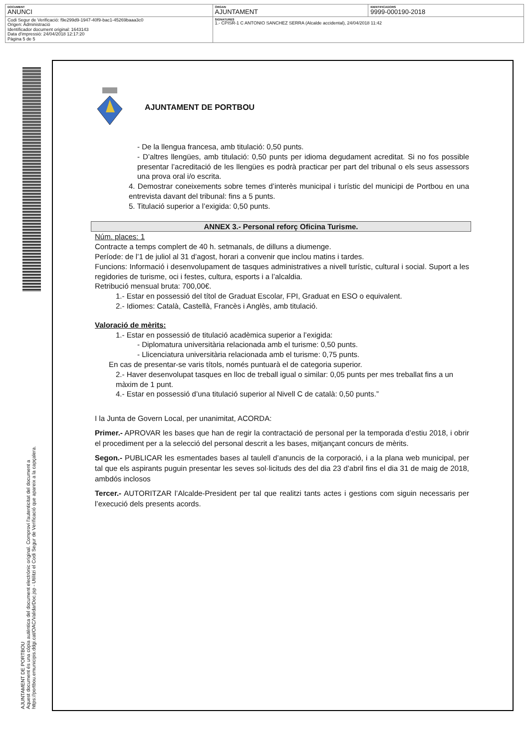| DOCUMENT ANUNCI | ÒRGAN AJUNTAMENT | IDENTIFICADORS 9999-000190-2018 |
| Codi Segur de Verificació: f9e299d9-1947-40f9-bac1-45269baaa3c0 Origen: Administració Identificador document original: 1643143 Data d'impressió: 24/04/2018 12:17:20 Pàgina 5 de 5 | SIGNATURES 1.- CPISR-1 C ANTONIO SANCHEZ SERRA (Alcalde accidental), 24/04/2018 11:42 | |
AJUNTAMENT DE PORTBOU
Aquest document és una còpia autèntica del document electrònic original. Comprovi l'autenticitat del document a
https://portbou.emunicipis.ddgi.cat/OAC/ValidarDoc.jsp - Utilitzi el Codi Segur de Verificació que apareix a la capçalera.
AJUNTAMENT DE PORTBOU
- De la llengua francesa, amb titulació: 0,50 punts.
- D’altres llengües, amb titulació: 0,50 punts per idioma degudament acreditat. Si no fos possible presentar l’acreditació de les llengües es podrà practicar per part del tribunal o els seus assessors una prova oral i/o escrita.
4. Demostrar coneixements sobre temes d’interès municipal i turístic del municipi de Portbou en una entrevista davant del tribunal: fins a 5 punts.
5. Titulació superior a l’exigida: 0,50 punts.
ANNEX 3.- Personal reforç Oficina Turisme.
Núm. places: 1
Contracte a temps complert de 40 h. setmanals, de dilluns a diumenge.
Període: de l’1 de juliol al 31 d’agost, horari a convenir que inclou matins i tardes.
Funcions: Informació i desenvolupament de tasques administratives a nivell turístic, cultural i social. Suport a les regidories de turisme, oci i festes, cultura, esports i a l’alcaldia.
Retribució mensual bruta: 700,00€.
1.- Estar en possessió del títol de Graduat Escolar, FPI, Graduat en ESO o equivalent.
2.- Idiomes: Català, Castellà, Francès i Anglès, amb titulació.
Valoració de mèrits:
1.- Estar en possessió de titulació acadèmica superior a l’exigida:
- Diplomatura universitària relacionada amb el turisme: 0,50 punts.
- Llicenciatura universitària relacionada amb el turisme: 0,75 punts.
En cas de presentar-se varis títols, només puntuarà el de categoria superior.
2.- Haver desenvolupat tasques en lloc de treball igual o similar: 0,05 punts per mes treballat fins a un màxim de 1 punt.
4.- Estar en possessió d’una titulació superior al Nivell C de català: 0,50 punts.”
I la Junta de Govern Local, per unanimitat, ACORDA:
Primer.- APROVAR les bases que han de regir la contractació de personal per la temporada d’estiu 2018, i obrir el procediment per a la selecció del personal descrit a les bases, mitjançant concurs de mèrits.
Segon.- PUBLICAR les esmentades bases al taulell d’anuncis de la corporació, i a la plana web municipal, per tal que els aspirants puguin presentar les seves sol·licituds des del dia 23 d’abril fins el dia 31 de maig de 2018, ambdós inclosos
Tercer.- AUTORITZAR l’Alcalde-President per tal que realitzi tants actes i gestions com siguin necessaris per l’execució dels presents acords.